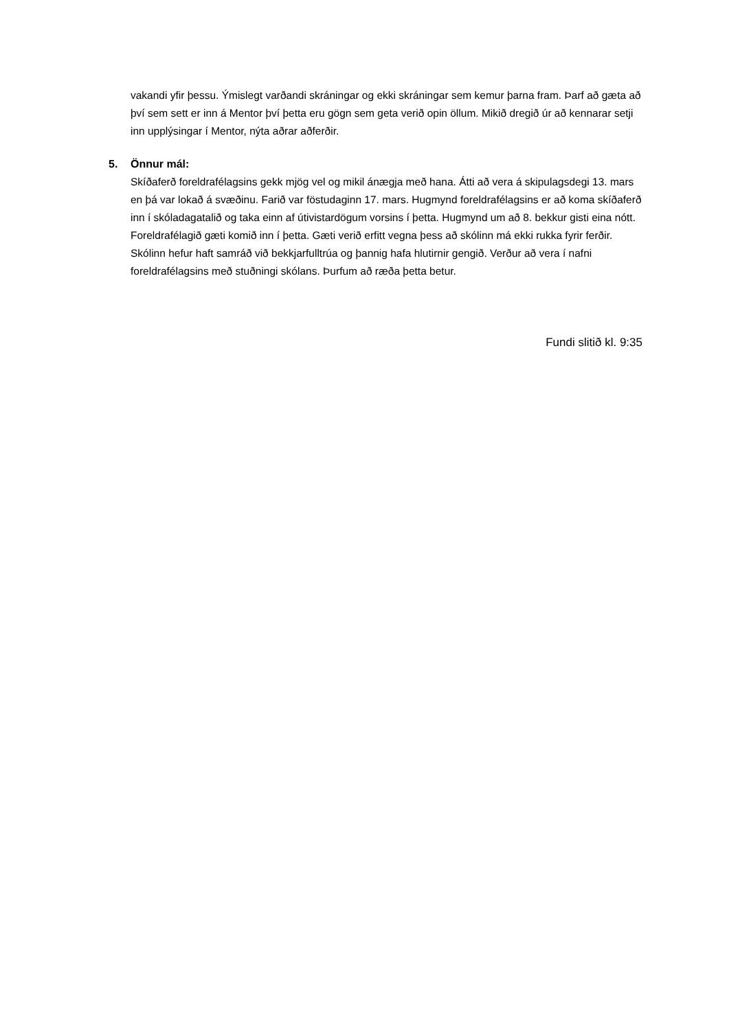vakandi yfir þessu. Ýmislegt varðandi skráningar og ekki skráningar sem kemur þarna fram. Þarf að gæta að því sem sett er inn á Mentor því þetta eru gögn sem geta verið opin öllum. Mikið dregið úr að kennarar setji inn upplýsingar í Mentor, nýta aðrar aðferðir.
5. Önnur mál:
Skíðaferð foreldrafélagsins gekk mjög vel og mikil ánægja með hana. Átti að vera á skipulagsdegi 13. mars en þá var lokað á svæðinu. Farið var föstudaginn 17. mars. Hugmynd foreldrafélagsins er að koma skíðaferð inn í skóladagatalið og taka einn af útivistardögum vorsins í þetta. Hugmynd um að 8. bekkur gisti eina nótt. Foreldrafélagið gæti komið inn í þetta. Gæti verið erfitt vegna þess að skólinn má ekki rukka fyrir ferðir. Skólinn hefur haft samráð við bekkjarfulltrúa og þannig hafa hlutirnir gengið. Verður að vera í nafni foreldrafélagsins með stuðningi skólans. Þurfum að ræða þetta betur.
Fundi slitið kl. 9:35